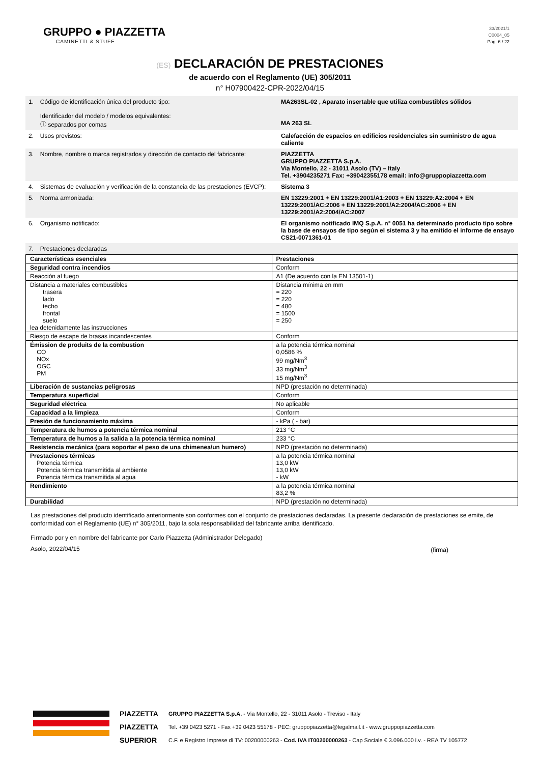GRUPPO ● PIAZZETTA
CAMINETTI & STUFE
33/2021/1
C0004_05
Pag. 6 / 22
(ES) DECLARACIÓN DE PRESTACIONES
de acuerdo con el Reglamento (UE) 305/2011
n° H07900422-CPR-2022/04/15
| 1. | Código de identificación única del producto tipo: Identificador del modelo / modelos equivalentes: ⓘ separados por comas | MA263SL-02 , Aparato insertable que utiliza combustibles sólidos MA 263 SL |
| 2. | Usos previstos: | Calefacción de espacios en edificios residenciales sin suministro de agua caliente |
| 3. | Nombre, nombre o marca registrados y dirección de contacto del fabricante: | PIAZZETTA GRUPPO PIAZZETTA S.p.A. Via Montello, 22 - 31011 Asolo (TV) – Italy Tel. +3904235271 Fax: +39042355178 email: info@gruppopiazzetta.com |
| 4. | Sistemas de evaluación y verificación de la constancia de las prestaciones (EVCP): | Sistema 3 |
| 5. | Norma armonizada: | EN 13229:2001 + EN 13229:2001/A1:2003 + EN 13229:A2:2004 + EN 13229:2001/AC:2006 + EN 13229:2001/A2:2004/AC:2006 + EN 13229:2001/A2:2004/AC:2007 |
| 6. | Organismo notificado: | El organismo notificado IMQ S.p.A. n° 0051 ha determinado producto tipo sobre la base de ensayos de tipo según el sistema 3 y ha emitido el informe de ensayo CS21-0071361-01 |
| 7. | Prestaciones declaradas | |
| Características esenciales | Prestaciones |
| --- | --- |
| Seguridad contra incendios | Conform |
| Reacción al fuego | A1 (De acuerdo con la EN 13501-1) |
| Distancia a materiales combustibles trasera lado techo frontal suelo lea detenidamente las instrucciones | Distancia mínima en mm = 220 = 220 = 480 = 1500 = 250 |
| Riesgo de escape de brasas incandescentes | Conform |
| Émission de produits de la combustion CO NOx OGC PM | a la potencia térmica nominal 0,0586 % 99 mg/Nm<sup>3</sup> 33 mg/Nm<sup>3</sup> 15 mg/Nm<sup>3</sup> |
| Liberación de sustancias peligrosas | NPD (prestación no determinada) |
| Temperatura superficial | Conform |
| Seguridad eléctrica | No aplicable |
| Capacidad a la limpieza | Conform |
| Presión de funcionamiento máxima | - kPa ( - bar) |
| Temperatura de humos a potencia térmica nominal | 213 °C |
| Temperatura de humos a la salida a la potencia térmica nominal | 233 °C |
| Resistencia mecánica (para soportar el peso de una chimenea/un humero) | NPD (prestación no determinada) |
| Prestaciones térmicas Potencia térmica Potencia térmica transmitida al ambiente Potencia térmica transmitida al agua | a la potencia térmica nominal 13,0 kW 13,0 kW - kW |
| Rendimiento | a la potencia térmica nominal 83,2 % |
| Durabilidad | NPD (prestación no determinada) |
Las prestaciones del producto identificado anteriormente son conformes con el conjunto de prestaciones declaradas. La presente declaración de prestaciones se emite, de conformidad con el Reglamento (UE) n° 305/2011, bajo la sola responsabilidad del fabricante arriba identificado.
Firmado por y en nombre del fabricante por Carlo Piazzetta (Administrador Delegado)
Asolo, 2022/04/15
(firma)
PIAZZETTA
PIAZZETTA
SUPERIOR
GRUPPO PIAZZETTA S.p.A. - Via Montello, 22 - 31011 Asolo - Treviso - Italy
Tel. +39 0423 5271 - Fax +39 0423 55178 - PEC: gruppopiazzetta@legalmail.it - www.gruppopiazzetta.com
C.F. e Registro Imprese di TV: 00200000263 - Cod. IVA IT00200000263 - Cap Sociale € 3.096.000 i.v. - REA TV 105772